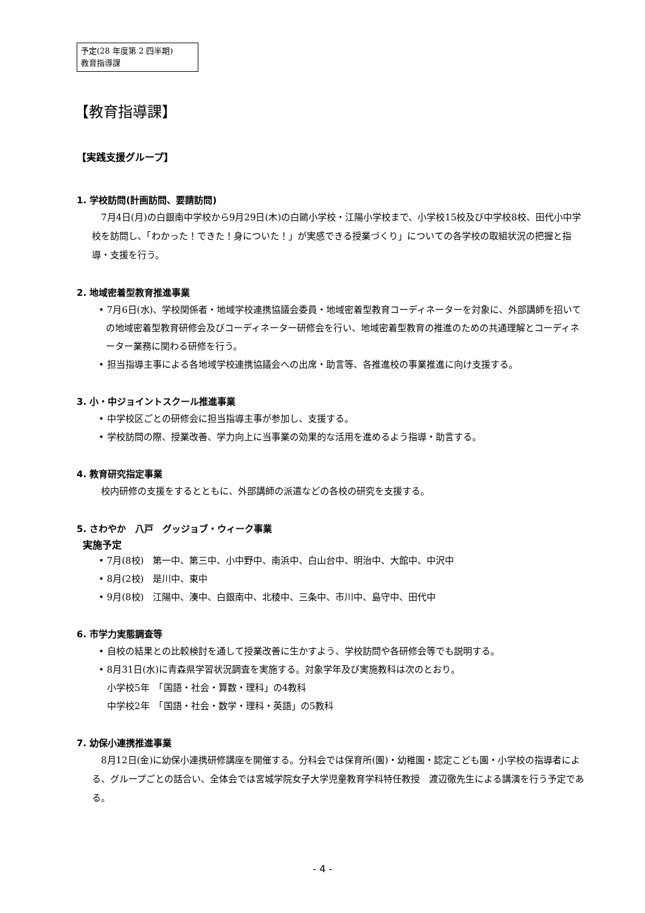予定(28 年度第 2 四半期)
教育指導課
【教育指導課】
【実践支援グループ】
1. 学校訪問(計画訪問、要請訪問)
7月4日(月)の白銀南中学校から9月29日(木)の白鷗小学校・江陽小学校まで、小学校15校及び中学校8校、田代小中学校を訪問し、「わかった！できた！身についた！」が実感できる授業づくり」についての各学校の取組状況の把握と指導・支援を行う。
2. 地域密着型教育推進事業
• 7月6日(水)、学校関係者・地域学校連携協議会委員・地域密着型教育コーディネーターを対象に、外部講師を招いての地域密着型教育研修会及びコーディネーター研修会を行い、地域密着型教育の推進のための共通理解とコーディネーター業務に関わる研修を行う。
• 担当指導主事による各地域学校連携協議会への出席・助言等、各推進校の事業推進に向け支援する。
3. 小・中ジョイントスクール推進事業
• 中学校区ごとの研修会に担当指導主事が参加し、支援する。
• 学校訪問の際、授業改善、学力向上に当事業の効果的な活用を進めるよう指導・助言する。
4. 教育研究指定事業
校内研修の支援をするとともに、外部講師の派遣などの各校の研究を支援する。
5. さわやか　八戸　グッジョブ・ウィーク事業
実施予定
• 7月(8校)　第一中、第三中、小中野中、南浜中、白山台中、明治中、大館中、中沢中
• 8月(2校)　是川中、東中
• 9月(8校)　江陽中、湊中、白銀南中、北稜中、三条中、市川中、島守中、田代中
6. 市学力実態調査等
• 自校の結果との比較検討を通して授業改善に生かすよう、学校訪問や各研修会等でも説明する。
• 8月31日(水)に青森県学習状況調査を実施する。対象学年及び実施教科は次のとおり。
小学校5年　「国語・社会・算数・理科」の4教科
中学校2年　「国語・社会・数学・理科・英語」の5教科
7. 幼保小連携推進事業
8月12日(金)に幼保小連携研修講座を開催する。分科会では保育所(園)・幼稚園・認定こども園・小学校の指導者による、グループごとの話合い、全体会では宮城学院女子大学児童教育学科特任教授　渡辺徹先生による講演を行う予定である。
- 4 -